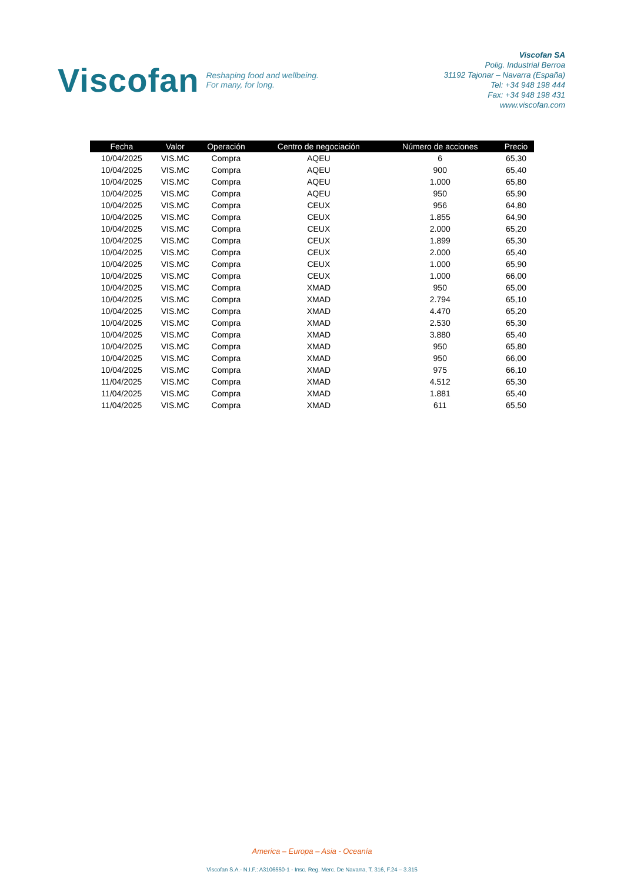Viscofan Reshaping food and wellbeing.
For many, for long.
Viscofan SA
Polig. Industrial Berroa
31192 Tajonar – Navarra (España)
Tel: +34 948 198 444
Fax: +34 948 198 431
www.viscofan.com
| Fecha | Valor | Operación | Centro de negociación | Número de acciones | Precio |
| --- | --- | --- | --- | --- | --- |
| 10/04/2025 | VIS.MC | Compra | AQEU | 6 | 65,30 |
| 10/04/2025 | VIS.MC | Compra | AQEU | 900 | 65,40 |
| 10/04/2025 | VIS.MC | Compra | AQEU | 1.000 | 65,80 |
| 10/04/2025 | VIS.MC | Compra | AQEU | 950 | 65,90 |
| 10/04/2025 | VIS.MC | Compra | CEUX | 956 | 64,80 |
| 10/04/2025 | VIS.MC | Compra | CEUX | 1.855 | 64,90 |
| 10/04/2025 | VIS.MC | Compra | CEUX | 2.000 | 65,20 |
| 10/04/2025 | VIS.MC | Compra | CEUX | 1.899 | 65,30 |
| 10/04/2025 | VIS.MC | Compra | CEUX | 2.000 | 65,40 |
| 10/04/2025 | VIS.MC | Compra | CEUX | 1.000 | 65,90 |
| 10/04/2025 | VIS.MC | Compra | CEUX | 1.000 | 66,00 |
| 10/04/2025 | VIS.MC | Compra | XMAD | 950 | 65,00 |
| 10/04/2025 | VIS.MC | Compra | XMAD | 2.794 | 65,10 |
| 10/04/2025 | VIS.MC | Compra | XMAD | 4.470 | 65,20 |
| 10/04/2025 | VIS.MC | Compra | XMAD | 2.530 | 65,30 |
| 10/04/2025 | VIS.MC | Compra | XMAD | 3.880 | 65,40 |
| 10/04/2025 | VIS.MC | Compra | XMAD | 950 | 65,80 |
| 10/04/2025 | VIS.MC | Compra | XMAD | 950 | 66,00 |
| 10/04/2025 | VIS.MC | Compra | XMAD | 975 | 66,10 |
| 11/04/2025 | VIS.MC | Compra | XMAD | 4.512 | 65,30 |
| 11/04/2025 | VIS.MC | Compra | XMAD | 1.881 | 65,40 |
| 11/04/2025 | VIS.MC | Compra | XMAD | 611 | 65,50 |
America – Europa – Asia - Oceanía
Viscofan S.A.- N.I.F.: A3106550-1 - Insc. Reg. Merc. De Navarra, T, 316, F.24 – 3.315